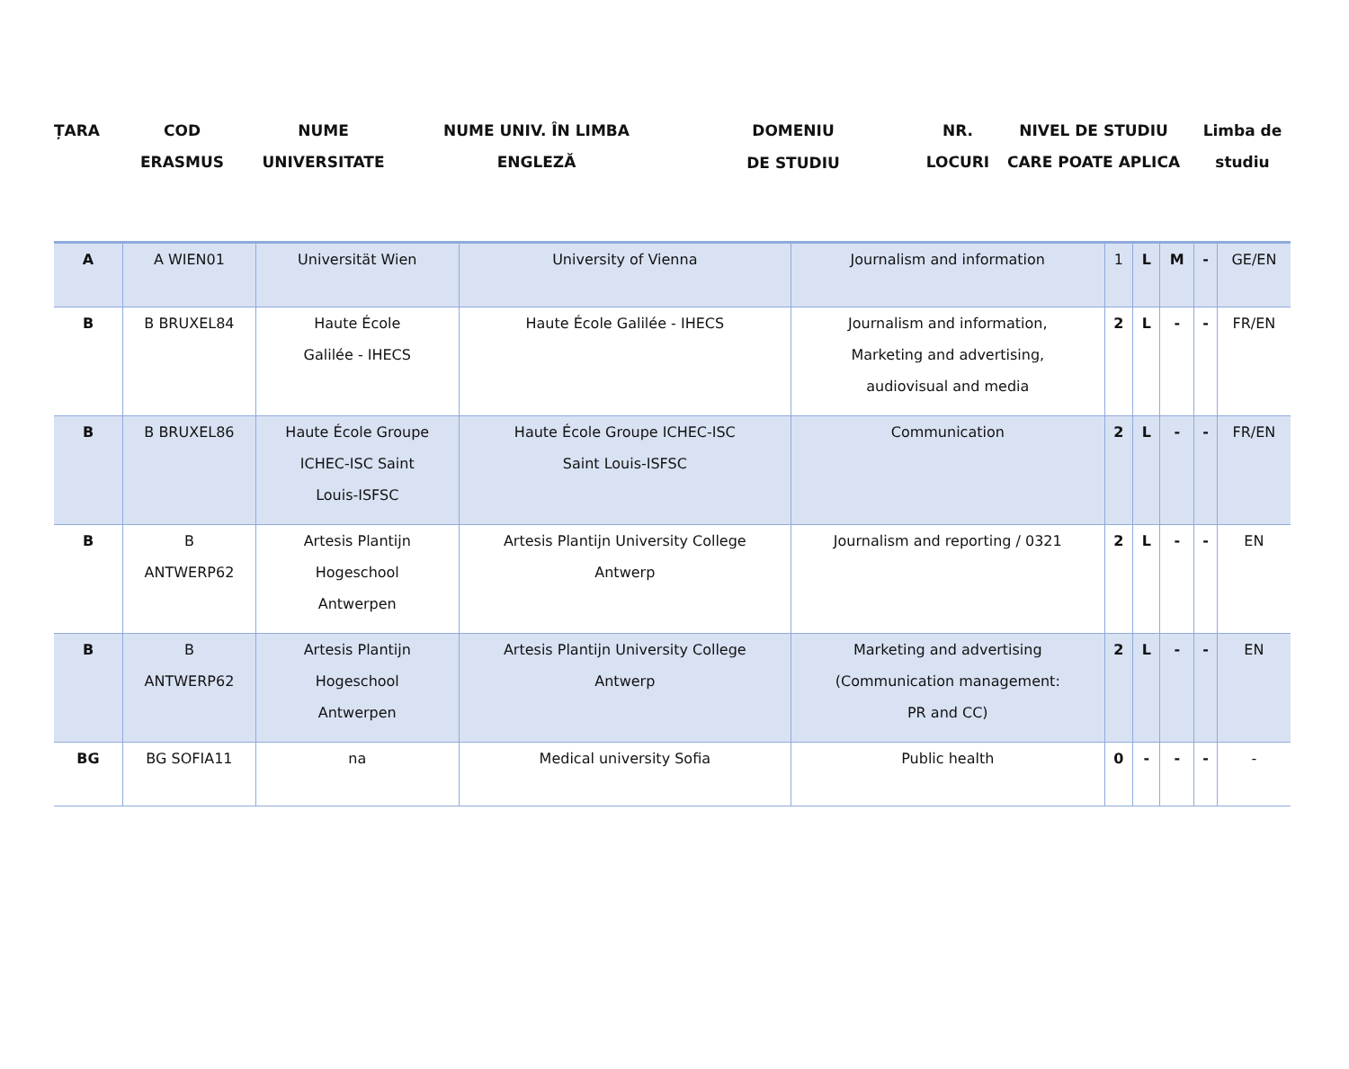ȚARA COD
ERASMUS
NUME
UNIVERSITATE
NUME UNIV. ÎN LIMBA
ENGLEZĂ
DOMENIU
DE STUDIU
NR.
LOCURI
NIVEL DE STUDIU
CARE POATE APLICA
Limba de
studiu
| A | A WIEN01 | Universität Wien | University of Vienna | Journalism and information | 1 | L | M | - | GE/EN |
| B | B BRUXEL84 | Haute École Galilée - IHECS | Haute École Galilée - IHECS | Journalism and information, Marketing and advertising, audiovisual and media | 2 | L | - | - | FR/EN |
| B | B BRUXEL86 | Haute École Groupe ICHEC-ISC Saint Louis-ISFSC | Haute École Groupe ICHEC-ISC Saint Louis-ISFSC | Communication | 2 | L | - | - | FR/EN |
| B | B ANTWERP62 | Artesis Plantijn Hogeschool Antwerpen | Artesis Plantijn University College Antwerp | Journalism and reporting / 0321 | 2 | L | - | - | EN |
| B | B ANTWERP62 | Artesis Plantijn Hogeschool Antwerpen | Artesis Plantijn University College Antwerp | Marketing and advertising (Communication management: PR and CC) | 2 | L | - | - | EN |
| BG | BG SOFIA11 | na | Medical university Sofia | Public health | 0 | - | - | - | - |